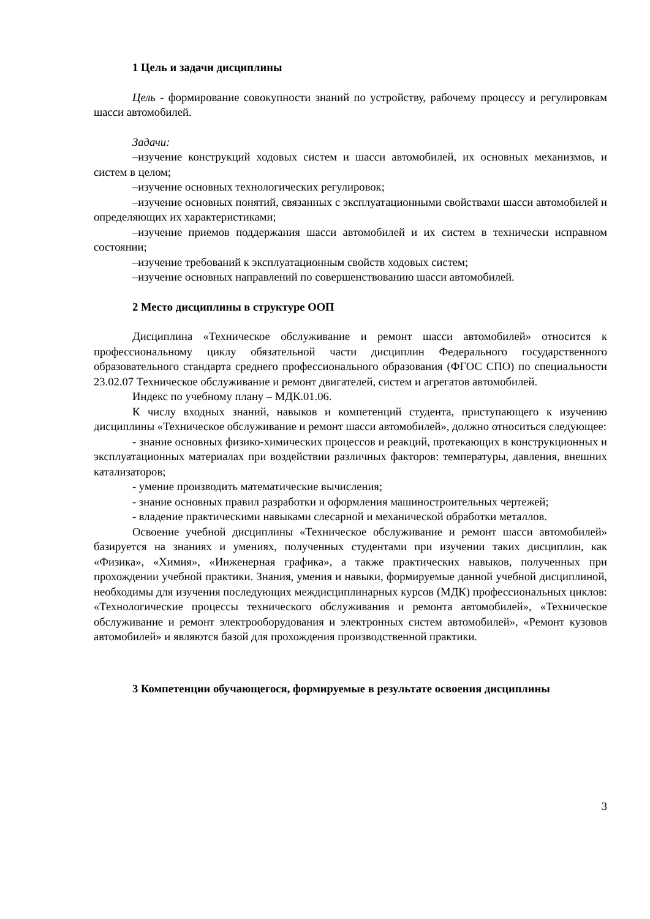1 Цель и задачи дисциплины
Цель - формирование совокупности знаний по устройству, рабочему процессу и регулировкам шасси автомобилей.
Задачи:
–изучение конструкций ходовых систем и шасси автомобилей, их основных механизмов, и систем в целом;
–изучение основных технологических регулировок;
–изучение основных понятий, связанных с эксплуатационными свойствами шасси автомобилей и определяющих их характеристиками;
–изучение приемов поддержания шасси автомобилей и их систем в технически исправном состоянии;
–изучение требований к эксплуатационным свойств ходовых систем;
–изучение основных направлений по совершенствованию шасси автомобилей.
2 Место дисциплины в структуре ООП
Дисциплина «Техническое обслуживание и ремонт шасси автомобилей» относится к профессиональному циклу обязательной части дисциплин Федерального государственного образовательного стандарта среднего профессионального образования (ФГОС СПО) по специальности 23.02.07 Техническое обслуживание и ремонт двигателей, систем и агрегатов автомобилей.
Индекс по учебному плану – МДК.01.06.
К числу входных знаний, навыков и компетенций студента, приступающего к изучению дисциплины «Техническое обслуживание и ремонт шасси автомобилей», должно относиться следующее:
- знание основных физико-химических процессов и реакций, протекающих в конструкционных и эксплуатационных материалах при воздействии различных факторов: температуры, давления, внешних катализаторов;
- умение производить математические вычисления;
- знание основных правил разработки и оформления машиностроительных чертежей;
- владение практическими навыками слесарной и механической обработки металлов.
Освоение учебной дисциплины «Техническое обслуживание и ремонт шасси автомобилей» базируется на знаниях и умениях, полученных студентами при изучении таких дисциплин, как «Физика», «Химия», «Инженерная графика», а также практических навыков, полученных при прохождении учебной практики. Знания, умения и навыки, формируемые данной учебной дисциплиной, необходимы для изучения последующих междисциплинарных курсов (МДК) профессиональных циклов: «Технологические процессы технического обслуживания и ремонта автомобилей», «Техническое обслуживание и ремонт электрооборудования и электронных систем автомобилей», «Ремонт кузовов автомобилей» и являются базой для прохождения производственной практики.
3 Компетенции обучающегося, формируемые в результате освоения дисциплины
3